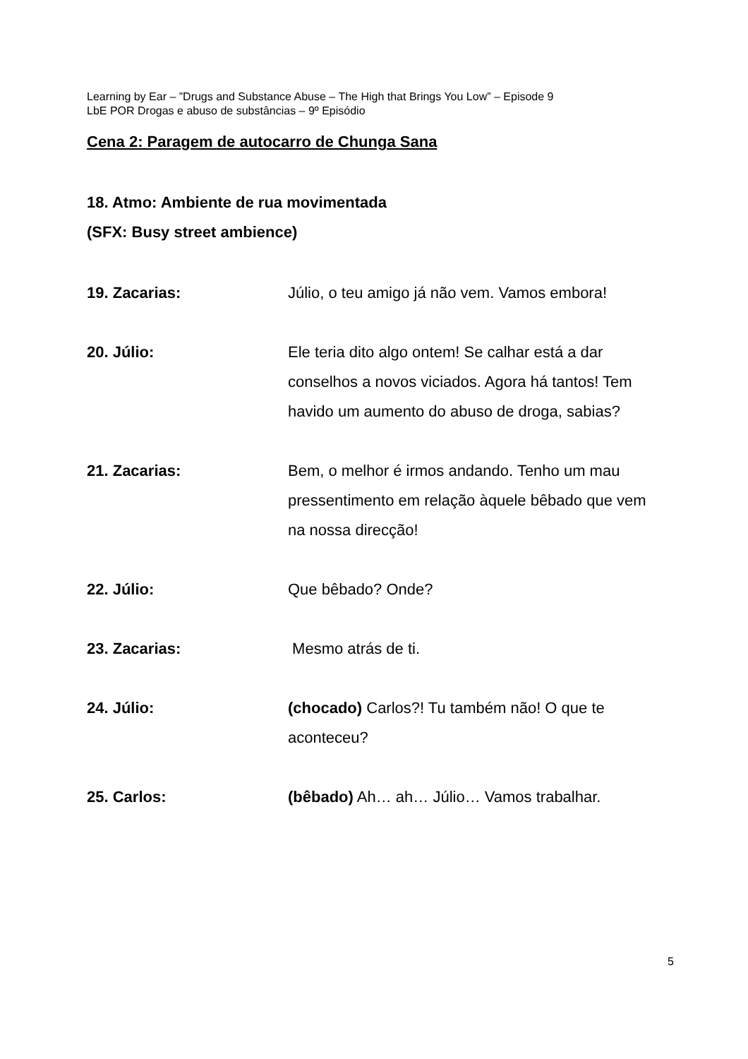Learning by Ear – ”Drugs and Substance Abuse – The High that Brings You Low” – Episode 9
LbE POR Drogas e abuso de substâncias – 9º Episódio
Cena 2: Paragem de autocarro de Chunga Sana
18. Atmo: Ambiente de rua movimentada
(SFX: Busy street ambience)
19. Zacarias: Júlio, o teu amigo já não vem. Vamos embora!
20. Júlio: Ele teria dito algo ontem! Se calhar está a dar conselhos a novos viciados. Agora há tantos! Tem havido um aumento do abuso de droga, sabias?
21. Zacarias: Bem, o melhor é irmos andando. Tenho um mau pressentimento em relação àquele bêbado que vem na nossa direcção!
22. Júlio: Que bêbado? Onde?
23. Zacarias: Mesmo atrás de ti.
24. Júlio: (chocado) Carlos?! Tu também não! O que te aconteceu?
25. Carlos: (bêbado) Ah… ah… Júlio… Vamos trabalhar.
5